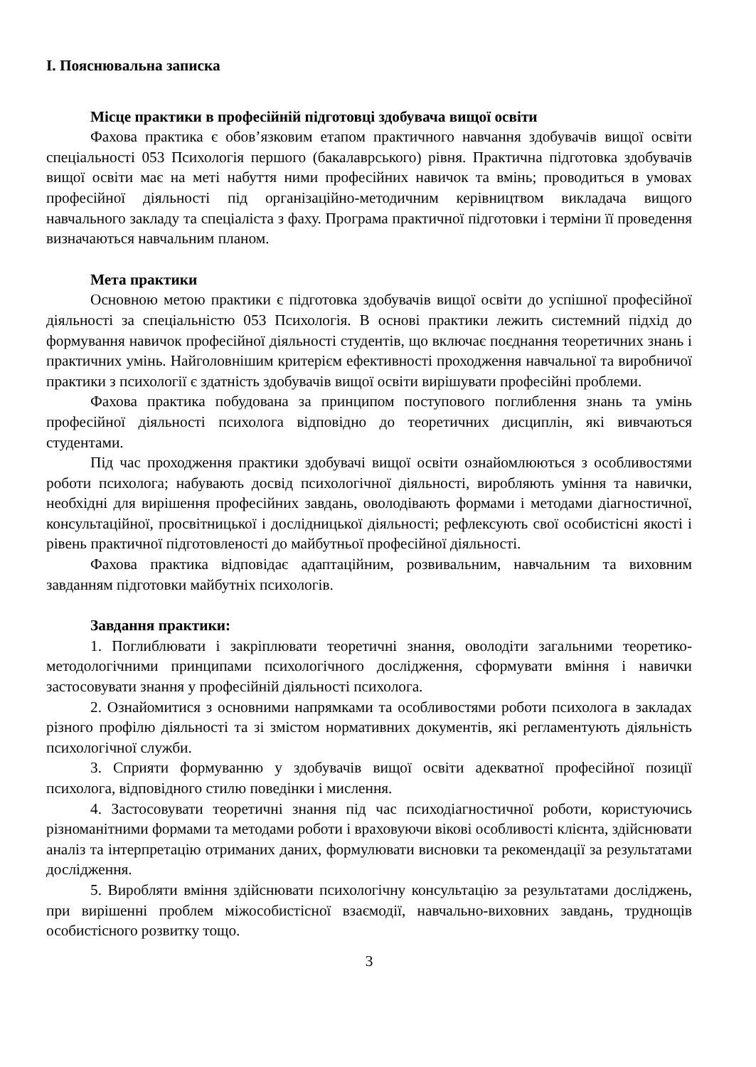І. Пояснювальна записка
Місце практики в професійній підготовці здобувача вищої освіти
Фахова практика є обов’язковим етапом практичного навчання здобувачів вищої освіти спеціальності 053 Психологія першого (бакалаврського) рівня. Практична підготовка здобувачів вищої освіти має на меті набуття ними професійних навичок та вмінь; проводиться в умовах професійної діяльності під організаційно-методичним керівництвом викладача вищого навчального закладу та спеціаліста з фаху. Програма практичної підготовки і терміни її проведення визначаються навчальним планом.
Мета практики
Основною метою практики є підготовка здобувачів вищої освіти до успішної професійної діяльності за спеціальністю 053 Психологія. В основі практики лежить системний підхід до формування навичок професійної діяльності студентів, що включає поєднання теоретичних знань і практичних умінь. Найголовнішим критерієм ефективності проходження навчальної та виробничої практики з психології є здатність здобувачів вищої освіти вирішувати професійні проблеми.
Фахова практика побудована за принципом поступового поглиблення знань та умінь професійної діяльності психолога відповідно до теоретичних дисциплін, які вивчаються студентами.
Під час проходження практики здобувачі вищої освіти ознайомлюються з особливостями роботи психолога; набувають досвід психологічної діяльності, виробляють уміння та навички, необхідні для вирішення професійних завдань, оволодівають формами і методами діагностичної, консультаційної, просвітницької і дослідницької діяльності; рефлексують свої особистісні якості і рівень практичної підготовленості до майбутньої професійної діяльності.
Фахова практика відповідає адаптаційним, розвивальним, навчальним та виховним завданням підготовки майбутніх психологів.
Завдання практики:
1. Поглиблювати і закріплювати теоретичні знання, оволодіти загальними теоретико-методологічними принципами психологічного дослідження, сформувати вміння і навички застосовувати знання у професійній діяльності психолога.
2. Ознайомитися з основними напрямками та особливостями роботи психолога в закладах різного профілю діяльності та зі змістом нормативних документів, які регламентують діяльність психологічної служби.
3. Сприяти формуванню у здобувачів вищої освіти адекватної професійної позиції психолога, відповідного стилю поведінки і мислення.
4. Застосовувати теоретичні знання під час психодіагностичної роботи, користуючись різноманітними формами та методами роботи і враховуючи вікові особливості клієнта, здійснювати аналіз та інтерпретацію отриманих даних, формулювати висновки та рекомендації за результатами дослідження.
5. Виробляти вміння здійснювати психологічну консультацію за результатами досліджень, при вирішенні проблем міжособистісної взаємодії, навчально-виховних завдань, труднощів особистісного розвитку тощо.
3